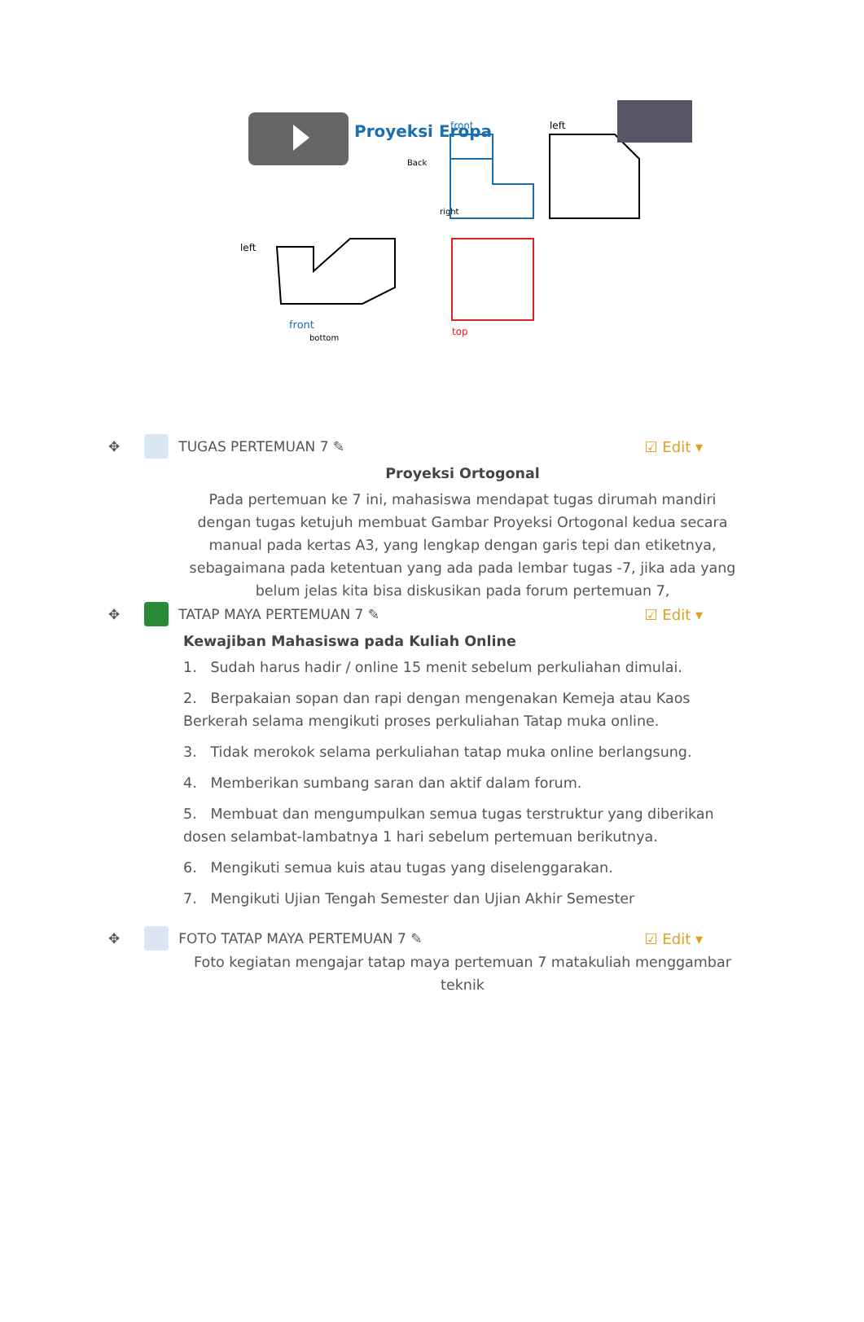Proyeksi Eropa
front
left
right
Back
bottom
front
top
left
✥ TUGAS PERTEMUAN 7 ✎ ☑ Edit ▾
Proyeksi Ortogonal
Pada pertemuan ke 7 ini, mahasiswa mendapat tugas dirumah mandiri dengan tugas ketujuh membuat Gambar Proyeksi Ortogonal kedua secara manual pada kertas A3, yang lengkap dengan garis tepi dan etiketnya, sebagaimana pada ketentuan yang ada pada lembar tugas -7, jika ada yang belum jelas kita bisa diskusikan pada forum pertemuan 7,
✥ TATAP MAYA PERTEMUAN 7 ✎ ☑ Edit ▾
Kewajiban Mahasiswa pada Kuliah Online
1. Sudah harus hadir / online 15 menit sebelum perkuliahan dimulai.
2. Berpakaian sopan dan rapi dengan mengenakan Kemeja atau Kaos Berkerah selama mengikuti proses perkuliahan Tatap muka online.
3. Tidak merokok selama perkuliahan tatap muka online berlangsung.
4. Memberikan sumbang saran dan aktif dalam forum.
5. Membuat dan mengumpulkan semua tugas terstruktur yang diberikan dosen selambat-lambatnya 1 hari sebelum pertemuan berikutnya.
6. Mengikuti semua kuis atau tugas yang diselenggarakan.
7. Mengikuti Ujian Tengah Semester dan Ujian Akhir Semester
✥ FOTO TATAP MAYA PERTEMUAN 7 ✎ ☑ Edit ▾
Foto kegiatan mengajar tatap maya pertemuan 7 matakuliah menggambar teknik